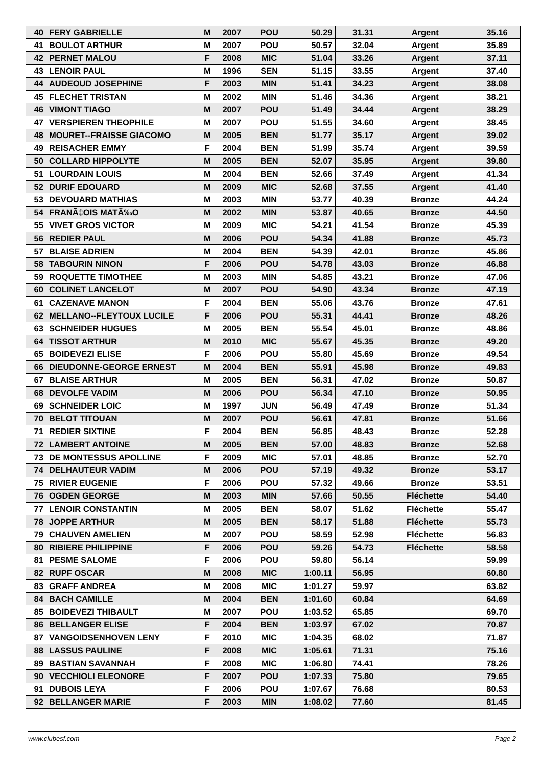| 40 | FERY GABRIELLE | M | 2007 | POU | 50.29 | 31.31 | Argent | 35.16 |
| 41 | BOULOT ARTHUR | M | 2007 | POU | 50.57 | 32.04 | Argent | 35.89 |
| 42 | PERNET MALOU | F | 2008 | MIC | 51.04 | 33.26 | Argent | 37.11 |
| 43 | LENOIR PAUL | M | 1996 | SEN | 51.15 | 33.55 | Argent | 37.40 |
| 44 | AUDEOUD JOSEPHINE | F | 2003 | MIN | 51.41 | 34.23 | Argent | 38.08 |
| 45 | FLECHET TRISTAN | M | 2002 | MIN | 51.46 | 34.36 | Argent | 38.21 |
| 46 | VIMONT TIAGO | M | 2007 | POU | 51.49 | 34.44 | Argent | 38.29 |
| 47 | VERSPIEREN THEOPHILE | M | 2007 | POU | 51.55 | 34.60 | Argent | 38.45 |
| 48 | MOURET--FRAISSE GIACOMO | M | 2005 | BEN | 51.77 | 35.17 | Argent | 39.02 |
| 49 | REISACHER EMMY | F | 2004 | BEN | 51.99 | 35.74 | Argent | 39.59 |
| 50 | COLLARD HIPPOLYTE | M | 2005 | BEN | 52.07 | 35.95 | Argent | 39.80 |
| 51 | LOURDAIN LOUIS | M | 2004 | BEN | 52.66 | 37.49 | Argent | 41.34 |
| 52 | DURIF EDOUARD | M | 2009 | MIC | 52.68 | 37.55 | Argent | 41.40 |
| 53 | DEVOUARD MATHIAS | M | 2003 | MIN | 53.77 | 40.39 | Bronze | 44.24 |
| 54 | FRANÃ‡OIS MATÃ‰O | M | 2002 | MIN | 53.87 | 40.65 | Bronze | 44.50 |
| 55 | VIVET GROS VICTOR | M | 2009 | MIC | 54.21 | 41.54 | Bronze | 45.39 |
| 56 | REDIER PAUL | M | 2006 | POU | 54.34 | 41.88 | Bronze | 45.73 |
| 57 | BLAISE ADRIEN | M | 2004 | BEN | 54.39 | 42.01 | Bronze | 45.86 |
| 58 | TABOURIN NINON | F | 2006 | POU | 54.78 | 43.03 | Bronze | 46.88 |
| 59 | ROQUETTE TIMOTHEE | M | 2003 | MIN | 54.85 | 43.21 | Bronze | 47.06 |
| 60 | COLINET LANCELOT | M | 2007 | POU | 54.90 | 43.34 | Bronze | 47.19 |
| 61 | CAZENAVE MANON | F | 2004 | BEN | 55.06 | 43.76 | Bronze | 47.61 |
| 62 | MELLANO--FLEYTOUX LUCILE | F | 2006 | POU | 55.31 | 44.41 | Bronze | 48.26 |
| 63 | SCHNEIDER HUGUES | M | 2005 | BEN | 55.54 | 45.01 | Bronze | 48.86 |
| 64 | TISSOT ARTHUR | M | 2010 | MIC | 55.67 | 45.35 | Bronze | 49.20 |
| 65 | BOIDEVEZI ELISE | F | 2006 | POU | 55.80 | 45.69 | Bronze | 49.54 |
| 66 | DIEUDONNE-GEORGE ERNEST | M | 2004 | BEN | 55.91 | 45.98 | Bronze | 49.83 |
| 67 | BLAISE ARTHUR | M | 2005 | BEN | 56.31 | 47.02 | Bronze | 50.87 |
| 68 | DEVOLFE VADIM | M | 2006 | POU | 56.34 | 47.10 | Bronze | 50.95 |
| 69 | SCHNEIDER LOIC | M | 1997 | JUN | 56.49 | 47.49 | Bronze | 51.34 |
| 70 | BELOT TITOUAN | M | 2007 | POU | 56.61 | 47.81 | Bronze | 51.66 |
| 71 | REDIER SIXTINE | F | 2004 | BEN | 56.85 | 48.43 | Bronze | 52.28 |
| 72 | LAMBERT ANTOINE | M | 2005 | BEN | 57.00 | 48.83 | Bronze | 52.68 |
| 73 | DE MONTESSUS APOLLINE | F | 2009 | MIC | 57.01 | 48.85 | Bronze | 52.70 |
| 74 | DELHAUTEUR VADIM | M | 2006 | POU | 57.19 | 49.32 | Bronze | 53.17 |
| 75 | RIVIER EUGENIE | F | 2006 | POU | 57.32 | 49.66 | Bronze | 53.51 |
| 76 | OGDEN GEORGE | M | 2003 | MIN | 57.66 | 50.55 | Fléchette | 54.40 |
| 77 | LENOIR CONSTANTIN | M | 2005 | BEN | 58.07 | 51.62 | Fléchette | 55.47 |
| 78 | JOPPE ARTHUR | M | 2005 | BEN | 58.17 | 51.88 | Fléchette | 55.73 |
| 79 | CHAUVEN AMELIEN | M | 2007 | POU | 58.59 | 52.98 | Fléchette | 56.83 |
| 80 | RIBIERE PHILIPPINE | F | 2006 | POU | 59.26 | 54.73 | Fléchette | 58.58 |
| 81 | PESME SALOME | F | 2006 | POU | 59.80 | 56.14 | | 59.99 |
| 82 | RUPF OSCAR | M | 2008 | MIC | 1:00.11 | 56.95 | | 60.80 |
| 83 | GRAFF ANDREA | M | 2008 | MIC | 1:01.27 | 59.97 | | 63.82 |
| 84 | BACH CAMILLE | M | 2004 | BEN | 1:01.60 | 60.84 | | 64.69 |
| 85 | BOIDEVEZI THIBAULT | M | 2007 | POU | 1:03.52 | 65.85 | | 69.70 |
| 86 | BELLANGER ELISE | F | 2004 | BEN | 1:03.97 | 67.02 | | 70.87 |
| 87 | VANGOIDSENHOVEN LENY | F | 2010 | MIC | 1:04.35 | 68.02 | | 71.87 |
| 88 | LASSUS PAULINE | F | 2008 | MIC | 1:05.61 | 71.31 | | 75.16 |
| 89 | BASTIAN SAVANNAH | F | 2008 | MIC | 1:06.80 | 74.41 | | 78.26 |
| 90 | VECCHIOLI ELEONORE | F | 2007 | POU | 1:07.33 | 75.80 | | 79.65 |
| 91 | DUBOIS LEYA | F | 2006 | POU | 1:07.67 | 76.68 | | 80.53 |
| 92 | BELLANGER MARIE | F | 2003 | MIN | 1:08.02 | 77.60 | | 81.45 |
www.clubesf.com Page 2